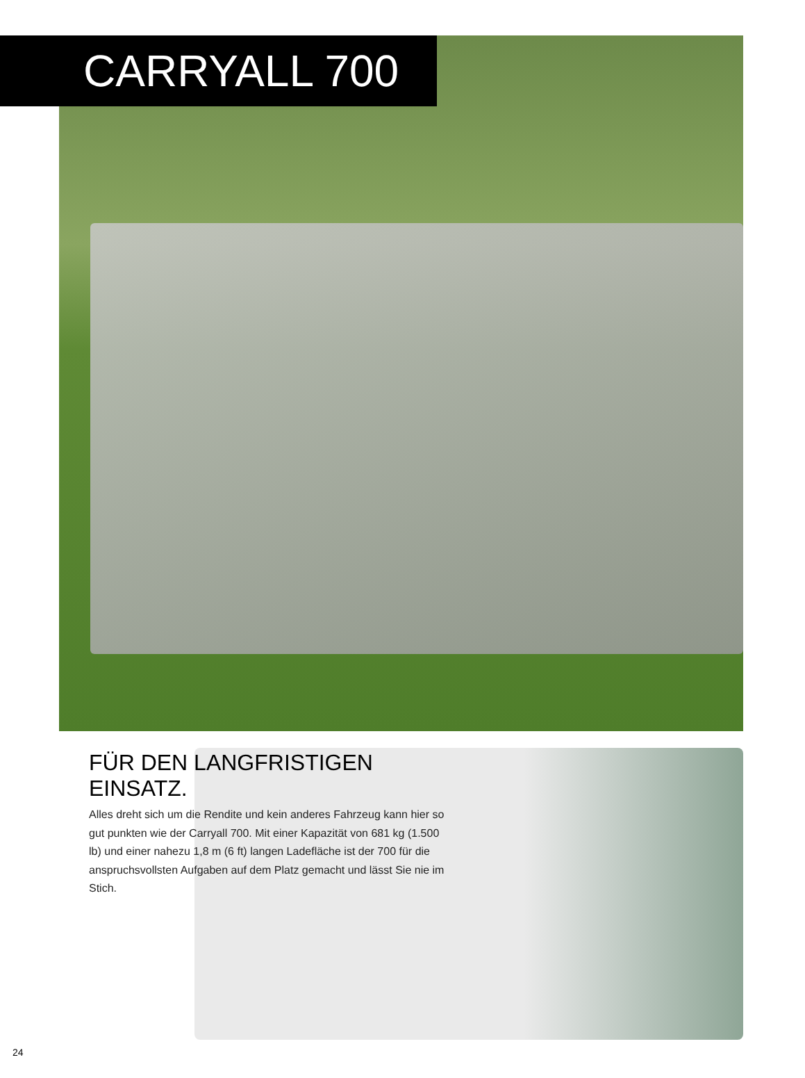CARRYALL 700
FÜR DEN LANGFRISTIGEN EINSATZ.
Alles dreht sich um die Rendite und kein anderes Fahrzeug kann hier so gut punkten wie der Carryall 700. Mit einer Kapazität von 681 kg (1.500 lb) und einer nahezu 1,8 m (6 ft) langen Ladefläche ist der 700 für die anspruchsvollsten Aufgaben auf dem Platz gemacht und lässt Sie nie im Stich.
24